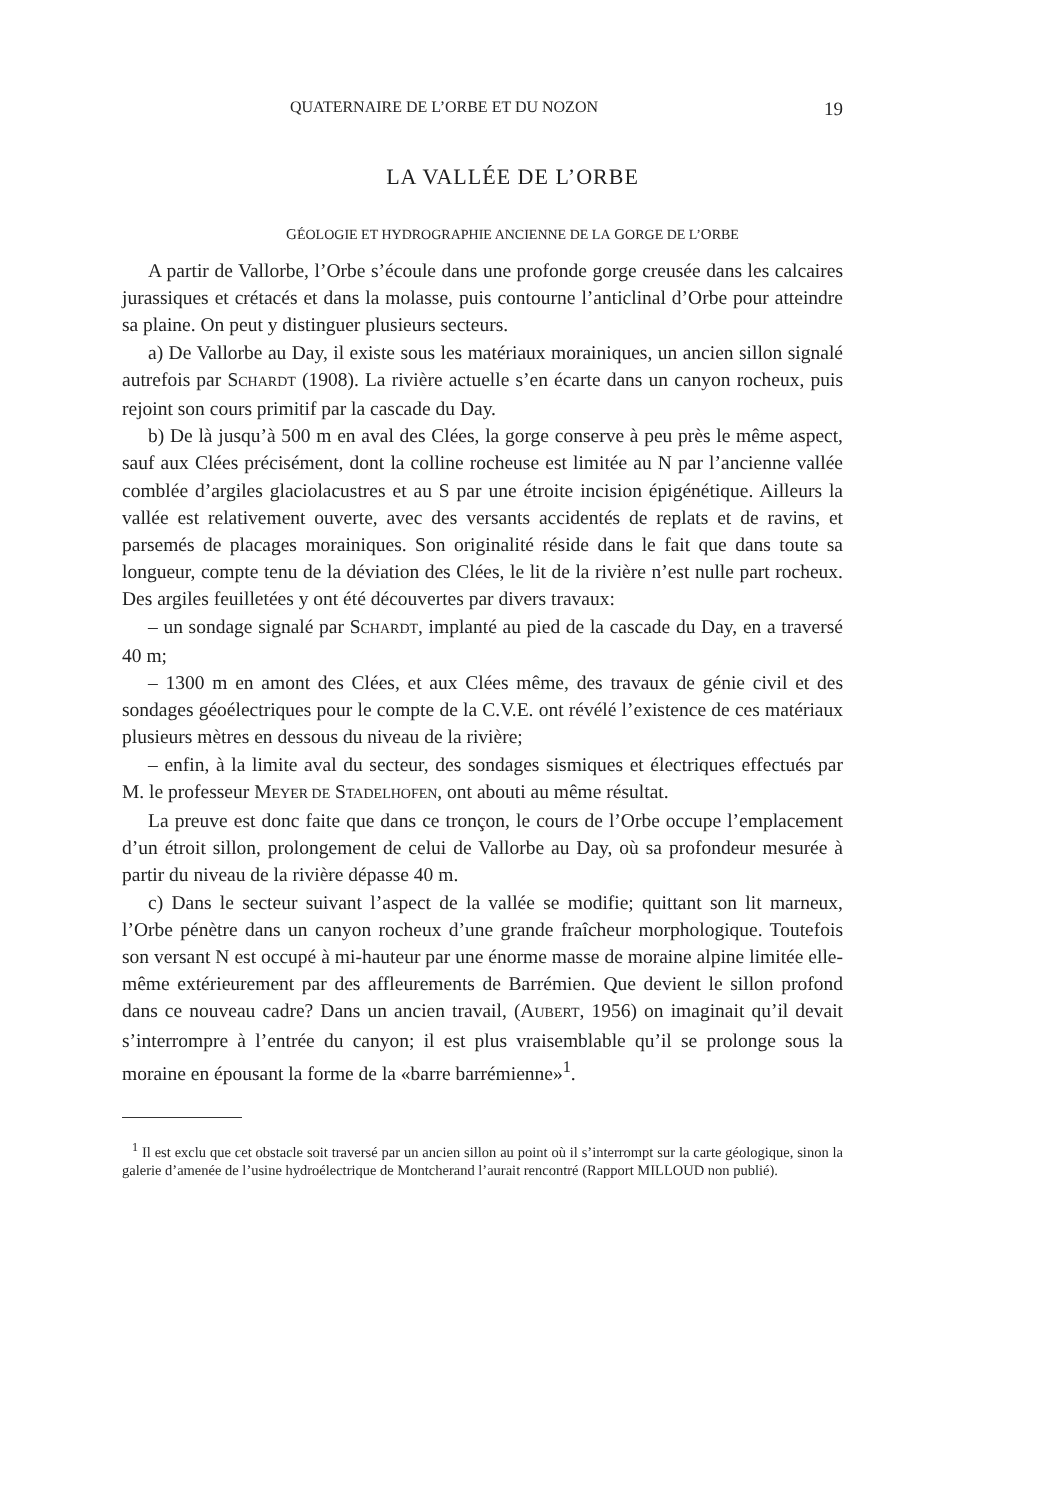QUATERNAIRE DE L’ORBE ET DU NOZON 19
LA VALLÉE DE L’ORBE
GÉOLOGIE ET HYDROGRAPHIE ANCIENNE DE LA GORGE DE L’ORBE
A partir de Vallorbe, l’Orbe s’écoule dans une profonde gorge creusée dans les calcaires jurassiques et crétacés et dans la molasse, puis contourne l’anticlinal d’Orbe pour atteindre sa plaine. On peut y distinguer plusieurs secteurs.
a) De Vallorbe au Day, il existe sous les matériaux morainiques, un ancien sillon signalé autrefois par SCHARDT (1908). La rivière actuelle s’en écarte dans un canyon rocheux, puis rejoint son cours primitif par la cascade du Day.
b) De là jusqu’à 500 m en aval des Clées, la gorge conserve à peu près le même aspect, sauf aux Clées précisément, dont la colline rocheuse est limitée au N par l’ancienne vallée comblée d’argiles glaciolacustres et au S par une étroite incision épigénétique. Ailleurs la vallée est relativement ouverte, avec des versants accidentés de replats et de ravins, et parsemés de placages morainiques. Son originalité réside dans le fait que dans toute sa longueur, compte tenu de la déviation des Clées, le lit de la rivière n’est nulle part rocheux. Des argiles feuilletées y ont été découvertes par divers travaux:
– un sondage signalé par SCHARDT, implanté au pied de la cascade du Day, en a traversé 40 m;
– 1300 m en amont des Clées, et aux Clées même, des travaux de génie civil et des sondages géoélectriques pour le compte de la C.V.E. ont révélé l’existence de ces matériaux plusieurs mètres en dessous du niveau de la rivière;
– enfin, à la limite aval du secteur, des sondages sismiques et électriques effectués par M. le professeur MEYER DE STADELHOFEN, ont abouti au même résultat.
La preuve est donc faite que dans ce tronçon, le cours de l’Orbe occupe l’emplacement d’un étroit sillon, prolongement de celui de Vallorbe au Day, où sa profondeur mesurée à partir du niveau de la rivière dépasse 40 m.
c) Dans le secteur suivant l’aspect de la vallée se modifie; quittant son lit marneux, l’Orbe pénètre dans un canyon rocheux d’une grande fraîcheur morphologique. Toutefois son versant N est occupé à mi-hauteur par une énorme masse de moraine alpine limitée elle-même extérieurement par des affleurements de Barrémien. Que devient le sillon profond dans ce nouveau cadre? Dans un ancien travail, (AUBERT, 1956) on imaginait qu’il devait s’interrompre à l’entrée du canyon; il est plus vraisemblable qu’il se prolonge sous la moraine en épousant la forme de la «barre barrémienne»<sup>1</sup>.
<sup>1</sup> Il est exclu que cet obstacle soit traversé par un ancien sillon au point où il s’interrompt sur la carte géologique, sinon la galerie d’amenée de l’usine hydroélectrique de Montcherand l’aurait rencontré (Rapport MILLOUD non publié).